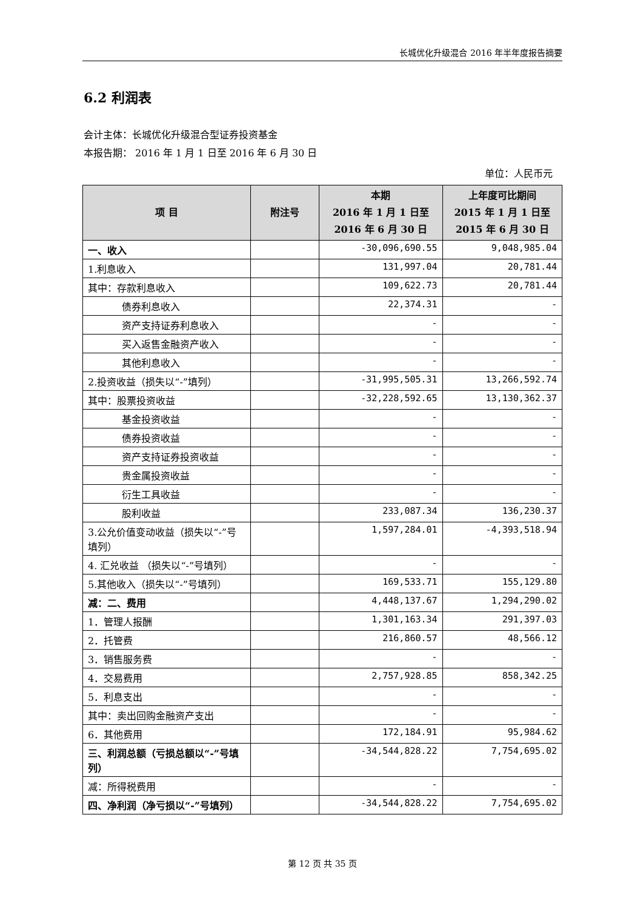长城优化升级混合 2016 年半年度报告摘要
6.2 利润表
会计主体：长城优化升级混合型证券投资基金
本报告期： 2016 年 1 月 1 日至 2016 年 6 月 30 日
单位：人民币元
| 项 目 | 附注号 | 本期 2016 年 1 月 1 日至 2016 年 6 月 30 日 | 上年度可比期间 2015 年 1 月 1 日至 2015 年 6 月 30 日 |
| --- | --- | --- | --- |
| 一、收入 | | -30,096,690.55 | 9,048,985.04 |
| 1.利息收入 | | 131,997.04 | 20,781.44 |
| 其中：存款利息收入 | | 109,622.73 | 20,781.44 |
| 债券利息收入 | | 22,374.31 | - |
| 资产支持证券利息收入 | | - | - |
| 买入返售金融资产收入 | | - | - |
| 其他利息收入 | | - | - |
| 2.投资收益（损失以“-”填列） | | -31,995,505.31 | 13,266,592.74 |
| 其中：股票投资收益 | | -32,228,592.65 | 13,130,362.37 |
| 基金投资收益 | | - | - |
| 债券投资收益 | | - | - |
| 资产支持证券投资收益 | | - | - |
| 贵金属投资收益 | | - | - |
| 衍生工具收益 | | - | - |
| 股利收益 | | 233,087.34 | 136,230.37 |
| 3.公允价值变动收益（损失以“-”号填列） | | 1,597,284.01 | -4,393,518.94 |
| 4. 汇兑收益 （损失以“-”号填列） | | - | - |
| 5.其他收入（损失以“-”号填列） | | 169,533.71 | 155,129.80 |
| 减：二、费用 | | 4,448,137.67 | 1,294,290.02 |
| 1．管理人报酬 | | 1,301,163.34 | 291,397.03 |
| 2．托管费 | | 216,860.57 | 48,566.12 |
| 3．销售服务费 | | - | - |
| 4．交易费用 | | 2,757,928.85 | 858,342.25 |
| 5．利息支出 | | - | - |
| 其中：卖出回购金融资产支出 | | - | - |
| 6．其他费用 | | 172,184.91 | 95,984.62 |
| 三、利润总额（亏损总额以“-”号填列） | | -34,544,828.22 | 7,754,695.02 |
| 减：所得税费用 | | - | - |
| 四、净利润（净亏损以“-”号填列） | | -34,544,828.22 | 7,754,695.02 |
第 12 页 共 35 页